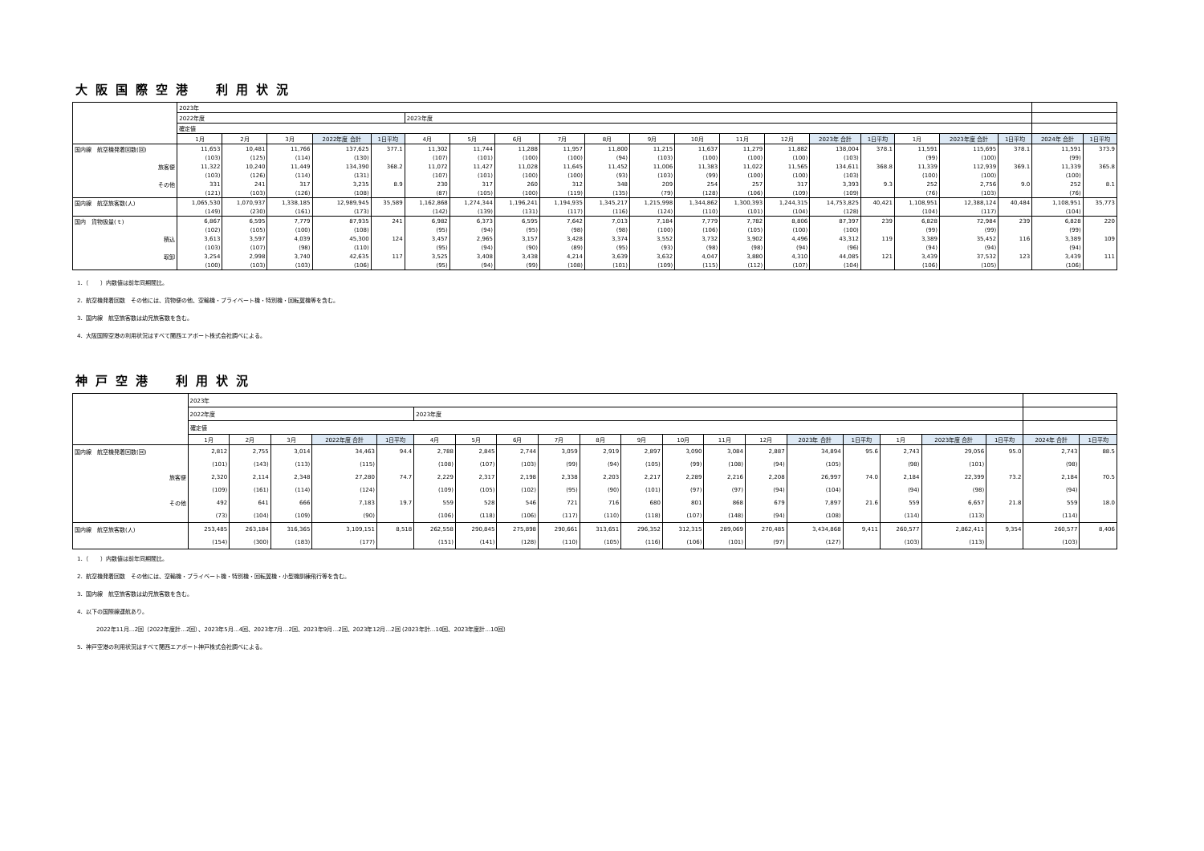大阪国際空港　利用状況
| | 2023年 | | | | | | | | | | | | | | | | | | | | |
| | 2022年度 | | | | | 2023年度 | | | | | | | | | | | | | | | |
| | 確定値 | | | | | | | | | | | | | | | | | | | | |
| | 1月 | 2月 | 3月 | 2022年度 合計 | 1日平均 | 4月 | 5月 | 6月 | 7月 | 8月 | 9月 | 10月 | 11月 | 12月 | 2023年 合計 | 1日平均 | 1月 | 2023年度 合計 | 1日平均 | 2024年 合計 | 1日平均 |
| 国内線 航空機発着回数(回) | 11,653 | 10,481 | 11,766 | 137,625 | 377.1 | 11,302 | 11,744 | 11,288 | 11,957 | 11,800 | 11,215 | 11,637 | 11,279 | 11,882 | 138,004 | 378.1 | 11,591 | 115,695 | 378.1 | 11,591 | 373.9 |
| | (103) | (125) | (114) | (130) | | (107) | (101) | (100) | (100) | (94) | (103) | (100) | (100) | (100) | (103) | | (99) | (100) | | (99) | |
| 旅客便 | 11,322 | 10,240 | 11,449 | 134,390 | 368.2 | 11,072 | 11,427 | 11,028 | 11,645 | 11,452 | 11,006 | 11,383 | 11,022 | 11,565 | 134,611 | 368.8 | 11,339 | 112,939 | 369.1 | 11,339 | 365.8 |
| | (103) | (126) | (114) | (131) | | (107) | (101) | (100) | (100) | (93) | (103) | (99) | (100) | (100) | (103) | | (100) | (100) | | (100) | |
| その他 | 331 | 241 | 317 | 3,235 | 8.9 | 230 | 317 | 260 | 312 | 348 | 209 | 254 | 257 | 317 | 3,393 | 9.3 | 252 | 2,756 | 9.0 | 252 | 8.1 |
| | (121) | (103) | (126) | (108) | | (87) | (105) | (100) | (119) | (135) | (79) | (128) | (106) | (109) | (109) | | (76) | (103) | | (76) | |
| 国内線 航空旅客数(人) | 1,065,530 | 1,070,937 | 1,338,185 | 12,989,945 | 35,589 | 1,162,868 | 1,274,344 | 1,196,241 | 1,194,935 | 1,345,217 | 1,215,998 | 1,344,862 | 1,300,393 | 1,244,315 | 14,753,825 | 40,421 | 1,108,951 | 12,388,124 | 40,484 | 1,108,951 | 35,773 |
| | (149) | (230) | (161) | (173) | | (142) | (139) | (131) | (117) | (116) | (124) | (110) | (101) | (104) | (128) | | (104) | (117) | | (104) | |
| 国内 貨物扱量(ｔ) | 6,867 | 6,595 | 7,779 | 87,935 | 241 | 6,982 | 6,373 | 6,595 | 7,642 | 7,013 | 7,184 | 7,779 | 7,782 | 8,806 | 87,397 | 239 | 6,828 | 72,984 | 239 | 6,828 | 220 |
| | (102) | (105) | (100) | (108) | | (95) | (94) | (95) | (98) | (98) | (100) | (106) | (105) | (100) | (100) | | (99) | (99) | | (99) | |
| 積込 | 3,613 | 3,597 | 4,039 | 45,300 | 124 | 3,457 | 2,965 | 3,157 | 3,428 | 3,374 | 3,552 | 3,732 | 3,902 | 4,496 | 43,312 | 119 | 3,389 | 35,452 | 116 | 3,389 | 109 |
| | (103) | (107) | (98) | (110) | | (95) | (94) | (90) | (89) | (95) | (93) | (98) | (98) | (94) | (96) | | (94) | (94) | | (94) | |
| 取卸 | 3,254 | 2,998 | 3,740 | 42,635 | 117 | 3,525 | 3,408 | 3,438 | 4,214 | 3,639 | 3,632 | 4,047 | 3,880 | 4,310 | 44,085 | 121 | 3,439 | 37,532 | 123 | 3,439 | 111 |
| | (100) | (103) | (103) | (106) | | (95) | (94) | (99) | (108) | (101) | (109) | (115) | (112) | (107) | (104) | | (106) | (105) | | (106) | |
1．（　　）内数値は前年同期間比。
2．航空機発着回数　その他には、貨物便の他、空輸機・プライベート機・特別機・回転翼機等を含む。
3．国内線　航空旅客数は幼児旅客数を含む。
4．大阪国際空港の利用状況はすべて関西エアポート株式会社調べによる。
神戸空港　利用状況
| | 2023年 | | | | | | | | | | | | | | | | | | | | |
| | 2022年度 | | | | | 2023年度 | | | | | | | | | | | | | | | |
| | 確定値 | | | | | | | | | | | | | | | | | | | | |
| | 1月 | 2月 | 3月 | 2022年度 合計 | 1日平均 | 4月 | 5月 | 6月 | 7月 | 8月 | 9月 | 10月 | 11月 | 12月 | 2023年 合計 | 1日平均 | 1月 | 2023年度 合計 | 1日平均 | 2024年 合計 | 1日平均 |
| 国内線 航空機発着回数(回) | 2,812 | 2,755 | 3,014 | 34,463 | 94.4 | 2,788 | 2,845 | 2,744 | 3,059 | 2,919 | 2,897 | 3,090 | 3,084 | 2,887 | 34,894 | 95.6 | 2,743 | 29,056 | 95.0 | 2,743 | 88.5 |
| | (101) | (143) | (113) | (115) | | (108) | (107) | (103) | (99) | (94) | (105) | (99) | (108) | (94) | (105) | | (98) | (101) | | (98) | |
| 旅客便 | 2,320 | 2,114 | 2,348 | 27,280 | 74.7 | 2,229 | 2,317 | 2,198 | 2,338 | 2,203 | 2,217 | 2,289 | 2,216 | 2,208 | 26,997 | 74.0 | 2,184 | 22,399 | 73.2 | 2,184 | 70.5 |
| | (109) | (161) | (114) | (124) | | (109) | (105) | (102) | (95) | (90) | (101) | (97) | (97) | (94) | (104) | | (94) | (98) | | (94) | |
| その他 | 492 | 641 | 666 | 7,183 | 19.7 | 559 | 528 | 546 | 721 | 716 | 680 | 801 | 868 | 679 | 7,897 | 21.6 | 559 | 6,657 | 21.8 | 559 | 18.0 |
| | (73) | (104) | (109) | (90) | | (106) | (118) | (106) | (117) | (110) | (118) | (107) | (148) | (94) | (108) | | (114) | (113) | | (114) | |
| 国内線 航空旅客数(人) | 253,485 | 263,184 | 316,365 | 3,109,151 | 8,518 | 262,558 | 290,845 | 275,898 | 290,661 | 313,651 | 296,352 | 312,315 | 289,069 | 270,485 | 3,434,868 | 9,411 | 260,577 | 2,862,411 | 9,354 | 260,577 | 8,406 |
| | (154) | (300) | (183) | (177) | | (151) | (141) | (128) | (110) | (105) | (116) | (106) | (101) | (97) | (127) | | (103) | (113) | | (103) | |
1．（　　）内数値は前年同期間比。
2．航空機発着回数　その他には、空輸機・プライベート機・特別機・回転翼機・小型機訓練飛行等を含む。
3．国内線　航空旅客数は幼児旅客数を含む。
4．以下の国際線運航あり。
2022年11月…2回（2022年度計…2回）、2023年5月…4回、2023年7月…2回、2023年9月…2回、2023年12月…2回 (2023年計…10回、2023年度計…10回）
5．神戸空港の利用状況はすべて関西エアポート神戸株式会社調べによる。